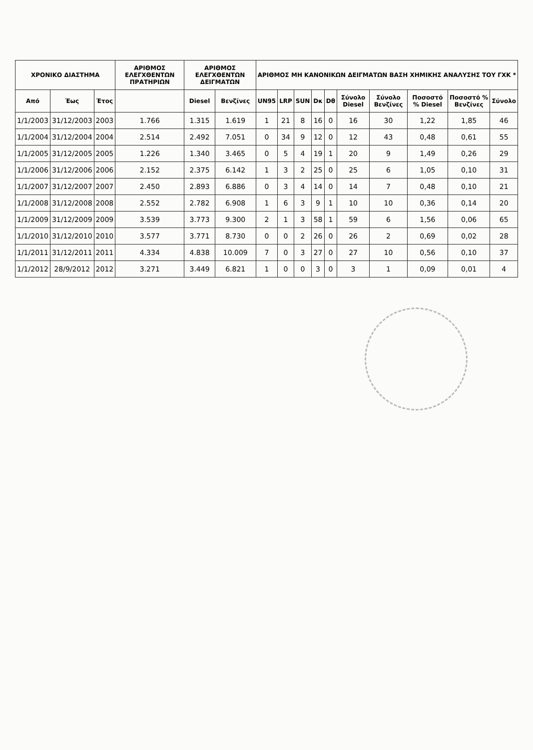| ΧΡΟΝΙΚΟ ΔΙΑΣΤΗΜΑ | | | ΑΡΙΘΜΟΣ ΕΛΕΓΧΘΕΝΤΩΝ ΠΡΑΤΗΡΙΩΝ | ΑΡΙΘΜΟΣ ΕΛΕΓΧΘΕΝΤΩΝ ΔΕΙΓΜΑΤΩΝ | | ΑΡΙΘΜΟΣ ΜΗ ΚΑΝΟΝΙΚΩΝ ΔΕΙΓΜΑΤΩΝ ΒΑΣΗ ΧΗΜΙΚΗΣ ΑΝΑΛΥΣΗΣ ΤΟΥ ΓΧΚ * | | | | | | | | | |
| --- | --- | --- | --- | --- | --- | --- | --- | --- | --- | --- | --- | --- | --- | --- | --- |
| Από | Έως | Έτος | | Diesel | Βενζίνες | UN95 | LRP | SUN | Dκ | Dθ | Σύνολο Diesel | Σύνολο Βενζίνες | Ποσοστό % Diesel | Ποσοστό % Βενζίνες | Σύνολο |
| 1/1/2003 | 31/12/2003 | 2003 | 1.766 | 1.315 | 1.619 | 1 | 21 | 8 | 16 | 0 | 16 | 30 | 1,22 | 1,85 | 46 |
| 1/1/2004 | 31/12/2004 | 2004 | 2.514 | 2.492 | 7.051 | 0 | 34 | 9 | 12 | 0 | 12 | 43 | 0,48 | 0,61 | 55 |
| 1/1/2005 | 31/12/2005 | 2005 | 1.226 | 1.340 | 3.465 | 0 | 5 | 4 | 19 | 1 | 20 | 9 | 1,49 | 0,26 | 29 |
| 1/1/2006 | 31/12/2006 | 2006 | 2.152 | 2.375 | 6.142 | 1 | 3 | 2 | 25 | 0 | 25 | 6 | 1,05 | 0,10 | 31 |
| 1/1/2007 | 31/12/2007 | 2007 | 2.450 | 2.893 | 6.886 | 0 | 3 | 4 | 14 | 0 | 14 | 7 | 0,48 | 0,10 | 21 |
| 1/1/2008 | 31/12/2008 | 2008 | 2.552 | 2.782 | 6.908 | 1 | 6 | 3 | 9 | 1 | 10 | 10 | 0,36 | 0,14 | 20 |
| 1/1/2009 | 31/12/2009 | 2009 | 3.539 | 3.773 | 9.300 | 2 | 1 | 3 | 58 | 1 | 59 | 6 | 1,56 | 0,06 | 65 |
| 1/1/2010 | 31/12/2010 | 2010 | 3.577 | 3.771 | 8.730 | 0 | 0 | 2 | 26 | 0 | 26 | 2 | 0,69 | 0,02 | 28 |
| 1/1/2011 | 31/12/2011 | 2011 | 4.334 | 4.838 | 10.009 | 7 | 0 | 3 | 27 | 0 | 27 | 10 | 0,56 | 0,10 | 37 |
| 1/1/2012 | 28/9/2012 | 2012 | 3.271 | 3.449 | 6.821 | 1 | 0 | 0 | 3 | 0 | 3 | 1 | 0,09 | 0,01 | 4 |